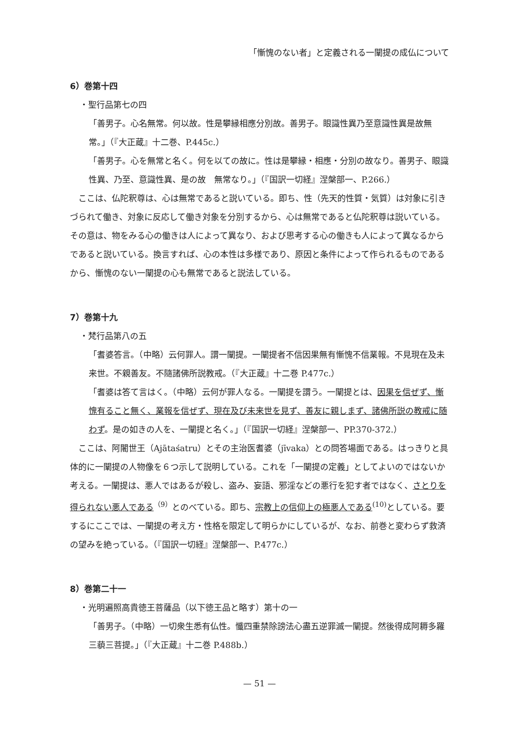「慚愧のない者」と定義される一闡提の成仏について
6）巻第十四
・聖行品第七の四
「善男子。心名無常。何以故。性是攀縁相應分別故。善男子。眼識性異乃至意識性異是故無常。」（『大正蔵』十二巻、P.445c.）
「善男子。心を無常と名く。何を以ての故に。性は是攀縁・相應・分別の故なり。善男子、眼識性異、乃至、意識性異、是の故　無常なり。」（『国訳一切経』涅槃部一、P.266.）
ここは、仏陀釈尊は、心は無常であると説いている。即ち、性（先天的性質・気質）は対象に引きづられて働き、対象に反応して働き対象を分別するから、心は無常であると仏陀釈尊は説いている。その意は、物をみる心の働きは人によって異なり、および思考する心の働きも人によって異なるからであると説いている。換言すれば、心の本性は多様であり、原因と条件によって作られるものであるから、慚愧のない一闡提の心も無常であると説法している。
7）巻第十九
・梵行品第八の五
「耆婆答言。（中略）云何罪人。謂一闡提。一闡提者不信因果無有慚愧不信業報。不見現在及未来世。不親善友。不隨諸佛所説教戒。（『大正蔵』十二巻 P.477c.）
「耆婆は答て言はく。（中略）云何が罪人なる。一闡提を謂う。一闡提とは、因果を信ぜず、慚愧有ること無く、業報を信ぜず、現在及び未来世を見ず、善友に親しまず、諸佛所説の教戒に随わず。是の如きの人を、一闡提と名く。」（『国訳一切経』涅槃部一、PP.370-372.）
ここは、阿闍世王（Ajātaśatru）とその主治医耆婆（jīvaka）との問答場面である。はっきりと具体的に一闡提の人物像を６つ示して説明している。これを「一闡提の定義」としてよいのではないか考える。一闡提は、悪人ではあるが殺し、盗み、妄語、邪淫などの悪行を犯す者ではなく、さとりを得られない悪人である<sup>（9）</sup>とのべている。即ち、宗教上の信仰上の極悪人である<sup>(10)</sup>としている。要するにここでは、一闡提の考え方・性格を限定して明らかにしているが、なお、前巻と変わらず救済の望みを絶っている。（『国訳一切経』涅槃部一、P.477c.）
8）巻第二十一
・光明遍照高貴徳王菩薩品（以下徳王品と略す）第十の一
「善男子。（中略）一切衆生悉有仏性。懺四重禁除謗法心盡五逆罪滅一闡提。然後得成阿耨多羅三藐三菩提。」（『大正蔵』十二巻 P.488b.）
— 51 —